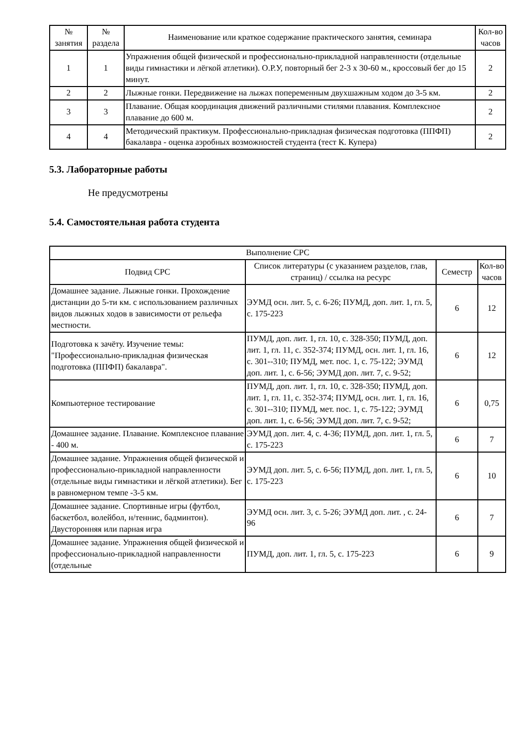| № занятия | № раздела | Наименование или краткое содержание практического занятия, семинара | Кол-во часов |
| --- | --- | --- | --- |
| 1 | 1 | Упражнения общей физической и профессионально-прикладной направленности (отдельные виды гимнастики и лёгкой атлетики). О.Р.У, повторный бег 2-3 х 30-60 м., кроссовый бег до 15 минут. | 2 |
| 2 | 2 | Лыжные гонки. Передвижение на лыжах попеременным двухшажным ходом до 3-5 км. | 2 |
| 3 | 3 | Плавание. Общая координация движений различными стилями плавания. Комплексное плавание до 600 м. | 2 |
| 4 | 4 | Методический практикум. Профессионально-прикладная физическая подготовка (ППФП) бакалавра - оценка аэробных возможностей студента (тест К. Купера) | 2 |
5.3. Лабораторные работы
Не предусмотрены
5.4. Самостоятельная работа студента
| Выполнение СРС | | | |
| --- | --- | --- | --- |
| Подвид СРС | Список литературы (с указанием разделов, глав, страниц) / ссылка на ресурс | Семестр | Кол-во часов |
| Домашнее задание. Лыжные гонки. Прохождение дистанции до 5-ти км. с использованием различных видов лыжных ходов в зависимости от рельефа местности. | ЭУМД осн. лит. 5, с. 6-26; ПУМД, доп. лит. 1, гл. 5, с. 175-223 | 6 | 12 |
| Подготовка к зачёту. Изучение темы: "Профессионально-прикладная физическая подготовка (ППФП) бакалавра". | ПУМД, доп. лит. 1, гл. 10, с. 328-350; ПУМД, доп. лит. 1, гл. 11, с. 352-374; ПУМД, осн. лит. 1, гл. 16, с. 301--310; ПУМД, мет. пос. 1, с. 75-122; ЭУМД доп. лит. 1, с. 6-56; ЭУМД доп. лит. 7, с. 9-52; | 6 | 12 |
| Компьютерное тестирование | ПУМД, доп. лит. 1, гл. 10, с. 328-350; ПУМД, доп. лит. 1, гл. 11, с. 352-374; ПУМД, осн. лит. 1, гл. 16, с. 301--310; ПУМД, мет. пос. 1, с. 75-122; ЭУМД доп. лит. 1, с. 6-56; ЭУМД доп. лит. 7, с. 9-52; | 6 | 0,75 |
| Домашнее задание. Плавание. Комплексное плавание - 400 м. | ЭУМД доп. лит. 4, с. 4-36; ПУМД, доп. лит. 1, гл. 5, с. 175-223 | 6 | 7 |
| Домашнее задание. Упражнения общей физической и профессионально-прикладной направленности (отдельные виды гимнастики и лёгкой атлетики). Бег в равномерном темпе -3-5 км. | ЭУМД доп. лит. 5, с. 6-56; ПУМД, доп. лит. 1, гл. 5, с. 175-223 | 6 | 10 |
| Домашнее задание. Спортивные игры (футбол, баскетбол, волейбол, н/теннис, бадминтон). Двусторонняя или парная игра | ЭУМД осн. лит. 3, с. 5-26; ЭУМД доп. лит. , с. 24-96 | 6 | 7 |
| Домашнее задание. Упражнения общей физической и профессионально-прикладной направленности (отдельные | ПУМД, доп. лит. 1, гл. 5, с. 175-223 | 6 | 9 |